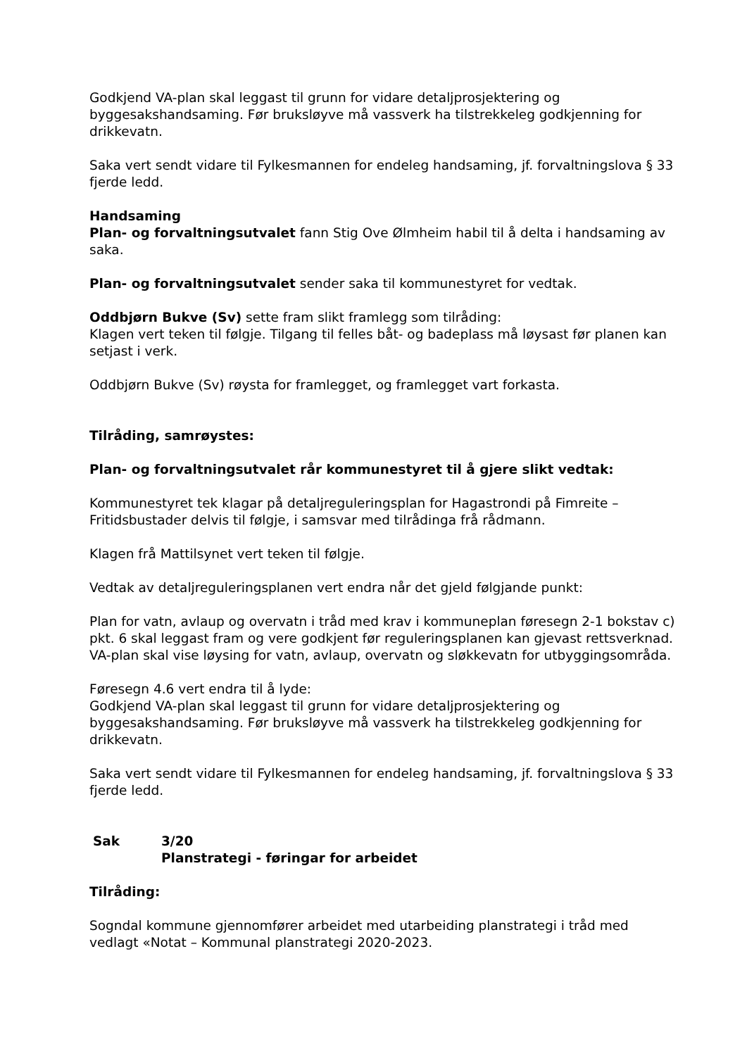Godkjend VA-plan skal leggast til grunn for vidare detaljprosjektering og byggesakshandsaming. Før bruksløyve må vassverk ha tilstrekkeleg godkjenning for drikkevatn.
Saka vert sendt vidare til Fylkesmannen for endeleg handsaming, jf. forvaltningslova § 33 fjerde ledd.
Handsaming
Plan- og forvaltningsutvalet fann Stig Ove Ølmheim habil til å delta i handsaming av saka.
Plan- og forvaltningsutvalet sender saka til kommunestyret for vedtak.
Oddbjørn Bukve (Sv) sette fram slikt framlegg som tilråding:
Klagen vert teken til følgje. Tilgang til felles båt- og badeplass må løysast før planen kan setjast i verk.
Oddbjørn Bukve (Sv) røysta for framlegget, og framlegget vart forkasta.
Tilråding, samrøystes:
Plan- og forvaltningsutvalet rår kommunestyret til å gjere slikt vedtak:
Kommunestyret tek klagar på detaljreguleringsplan for Hagastrondi på Fimreite – Fritidsbustader delvis til følgje, i samsvar med tilrådinga frå rådmann.
Klagen frå Mattilsynet vert teken til følgje.
Vedtak av detaljreguleringsplanen vert endra når det gjeld følgjande punkt:
Plan for vatn, avlaup og overvatn i tråd med krav i kommuneplan føresegn 2-1 bokstav c) pkt. 6 skal leggast fram og vere godkjent før reguleringsplanen kan gjevast rettsverknad. VA-plan skal vise løysing for vatn, avlaup, overvatn og sløkkevatn for utbyggingsområda.
Føresegn 4.6 vert endra til å lyde:
Godkjend VA-plan skal leggast til grunn for vidare detaljprosjektering og byggesakshandsaming. Før bruksløyve må vassverk ha tilstrekkeleg godkjenning for drikkevatn.
Saka vert sendt vidare til Fylkesmannen for endeleg handsaming, jf. forvaltningslova § 33 fjerde ledd.
Sak 3/20
Planstrategi - føringar for arbeidet
Tilråding:
Sogndal kommune gjennomfører arbeidet med utarbeiding planstrategi i tråd med vedlagt «Notat – Kommunal planstrategi 2020-2023.